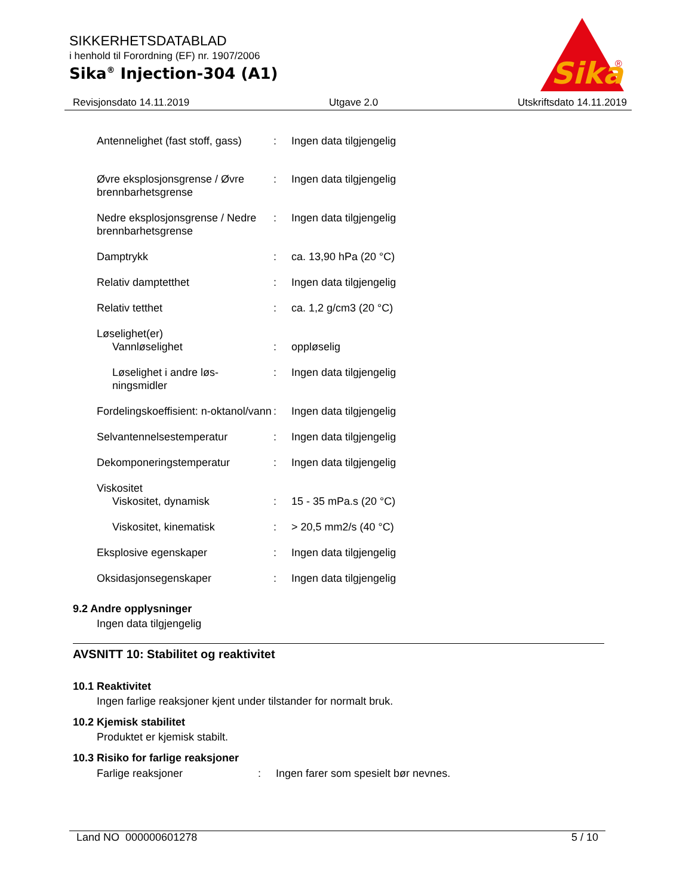SIKKERHETSDATABLAD
i henhold til Forordning (EF) nr. 1907/2006
Sika<sup>®</sup> Injection-304 (A1)
Sika
®
Revisjonsdato 14.11.2019 Utgave 2.0 Utskriftsdato 14.11.2019
| Antennelighet (fast stoff, gass) | : | Ingen data tilgjengelig |
| Øvre eksplosjonsgrense / Øvre brennbarhetsgrense | : | Ingen data tilgjengelig |
| Nedre eksplosjonsgrense / Nedre brennbarhetsgrense | : | Ingen data tilgjengelig |
| Damptrykk | : | ca. 13,90 hPa (20 °C) |
| Relativ damptetthet | : | Ingen data tilgjengelig |
| Relativ tetthet | : | ca. 1,2 g/cm3 (20 °C) |
| Løselighet(er) | | |
| Vannløselighet | : | oppløselig |
| Løselighet i andre løs-ningsmidler | : | Ingen data tilgjengelig |
| Fordelingskoeffisient: n-oktanol/vann | : | Ingen data tilgjengelig |
| Selvantennelsestemperatur | : | Ingen data tilgjengelig |
| Dekomponeringstemperatur | : | Ingen data tilgjengelig |
| Viskositet | | |
| Viskositet, dynamisk | : | 15 - 35 mPa.s (20 °C) |
| Viskositet, kinematisk | : | > 20,5 mm2/s (40 °C) |
| Eksplosive egenskaper | : | Ingen data tilgjengelig |
| Oksidasjonsegenskaper | : | Ingen data tilgjengelig |
9.2 Andre opplysninger
Ingen data tilgjengelig
AVSNITT 10: Stabilitet og reaktivitet
10.1 Reaktivitet
Ingen farlige reaksjoner kjent under tilstander for normalt bruk.
10.2 Kjemisk stabilitet
Produktet er kjemisk stabilt.
10.3 Risiko for farlige reaksjoner
| Farlige reaksjoner | : | Ingen farer som spesielt bør nevnes. |
Land NO 000000601278 5 / 10